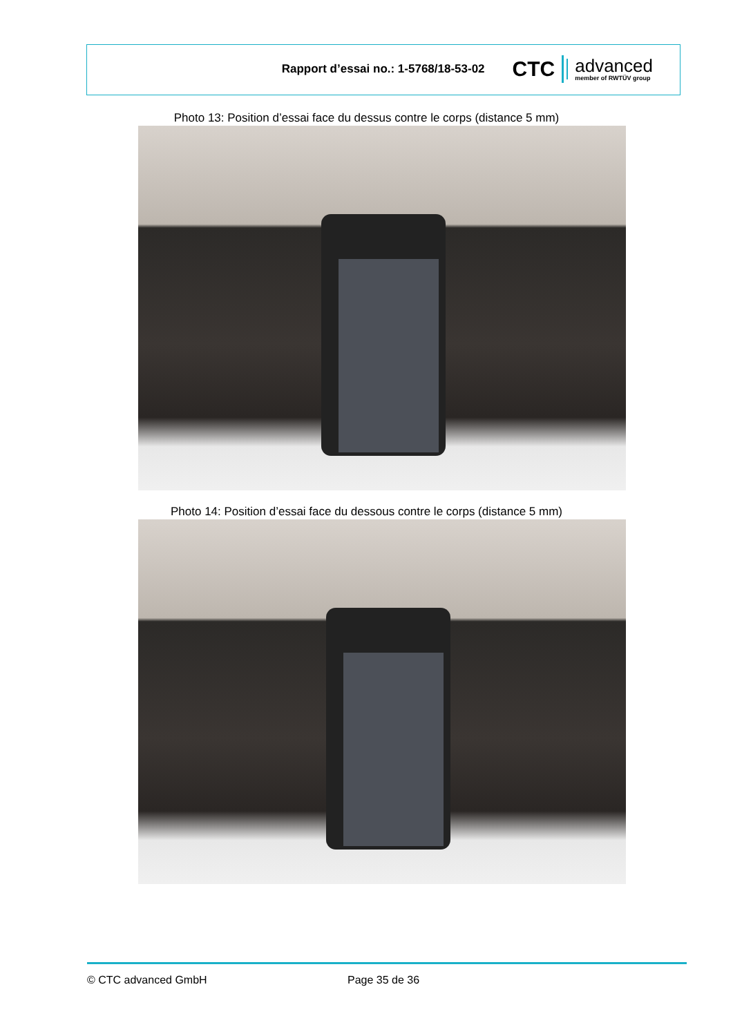Rapport d’essai no.: 1-5768/18-53-02
CTC
advanced
member of RWTÜV group
Photo 13: Position d’essai face du dessus contre le corps (distance 5 mm)
Photo 14: Position d’essai face du dessous contre le corps (distance 5 mm)
© CTC advanced GmbH Page 35 de 36